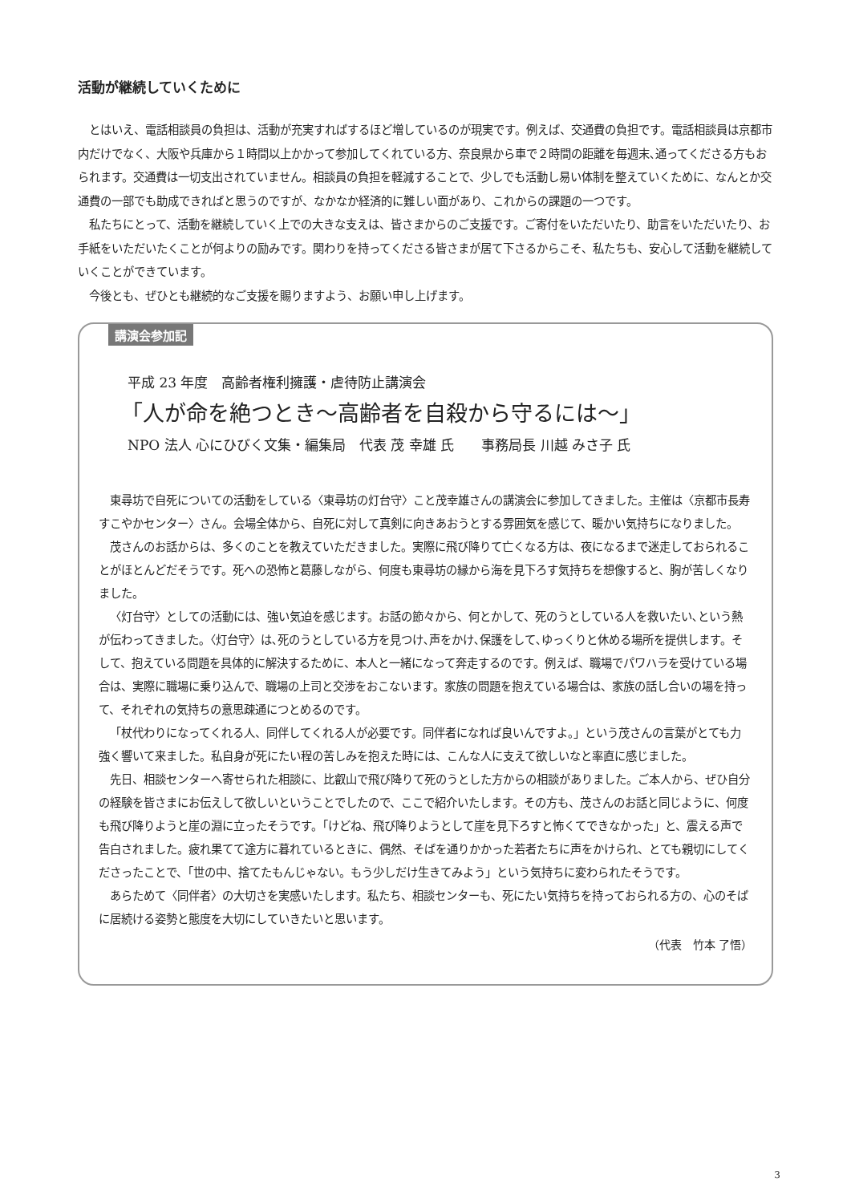活動が継続していくために
とはいえ、電話相談員の負担は、活動が充実すればするほど増しているのが現実です。例えば、交通費の負担です。電話相談員は京都市内だけでなく、大阪や兵庫から１時間以上かかって参加してくれている方、奈良県から車で２時間の距離を毎週末､通ってくださる方もおられます。交通費は一切支出されていません。相談員の負担を軽減することで、少しでも活動し易い体制を整えていくために、なんとか交通費の一部でも助成できればと思うのですが、なかなか経済的に難しい面があり、これからの課題の一つです。
私たちにとって、活動を継続していく上での大きな支えは、皆さまからのご支援です。ご寄付をいただいたり、助言をいただいたり、お手紙をいただいたくことが何よりの励みです。関わりを持ってくださる皆さまが居て下さるからこそ、私たちも、安心して活動を継続していくことができています。
今後とも、ぜひとも継続的なご支援を賜りますよう、お願い申し上げます。
講演会参加記
平成 23 年度　高齢者権利擁護・虐待防止講演会
「人が命を絶つとき～高齢者を自殺から守るには～」
NPO 法人 心にひびく文集・編集局　代表 茂 幸雄 氏　　事務局長 川越 みさ子 氏
東尋坊で自死についての活動をしている〈東尋坊の灯台守〉こと茂幸雄さんの講演会に参加してきました。主催は〈京都市長寿すこやかセンター〉さん。会場全体から、自死に対して真剣に向きあおうとする雰囲気を感じて、暖かい気持ちになりました。
茂さんのお話からは、多くのことを教えていただきました。実際に飛び降りて亡くなる方は、夜になるまで迷走しておられることがほとんどだそうです。死への恐怖と葛藤しながら、何度も東尋坊の縁から海を見下ろす気持ちを想像すると、胸が苦しくなりました。
〈灯台守〉としての活動には、強い気迫を感じます。お話の節々から、何とかして、死のうとしている人を救いたい､という熱が伝わってきました｡〈灯台守〉は､死のうとしている方を見つけ､声をかけ､保護をして､ゆっくりと休める場所を提供します。そして、抱えている問題を具体的に解決するために、本人と一緒になって奔走するのです。例えば、職場でパワハラを受けている場合は、実際に職場に乗り込んで、職場の上司と交渉をおこないます。家族の問題を抱えている場合は、家族の話し合いの場を持って、それぞれの気持ちの意思疎通につとめるのです。
「杖代わりになってくれる人、同伴してくれる人が必要です。同伴者になれば良いんですよ。」という茂さんの言葉がとても力強く響いて来ました。私自身が死にたい程の苦しみを抱えた時には、こんな人に支えて欲しいなと率直に感じました。
先日、相談センターへ寄せられた相談に、比叡山で飛び降りて死のうとした方からの相談がありました。ご本人から、ぜひ自分の経験を皆さまにお伝えして欲しいということでしたので、ここで紹介いたします。その方も、茂さんのお話と同じように、何度も飛び降りようと崖の淵に立ったそうです。「けどね、飛び降りようとして崖を見下ろすと怖くてできなかった」と、震える声で告白されました。疲れ果てて途方に暮れているときに、偶然、そばを通りかかった若者たちに声をかけられ、とても親切にしてくださったことで、「世の中、捨てたもんじゃない。もう少しだけ生きてみよう」という気持ちに変わられたそうです。
あらためて〈同伴者〉の大切さを実感いたします。私たち、相談センターも、死にたい気持ちを持っておられる方の、心のそばに居続ける姿勢と態度を大切にしていきたいと思います。
（代表　竹本 了悟）
3